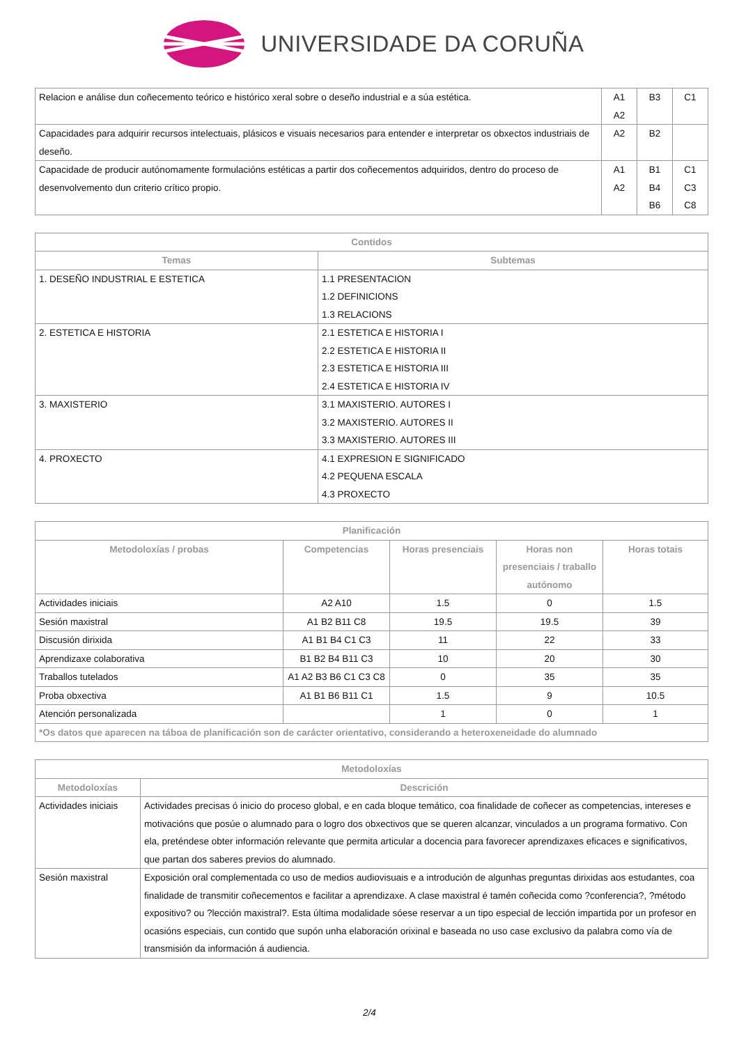UNIVERSIDADE DA CORUÑA
| Relacion e análise dun coñecemento teórico e histórico xeral sobre o deseño industrial e a súa estética. | A1 A2 | B3 | C1 |
| Capacidades para adquirir recursos intelectuais, plásicos e visuais necesarios para entender e interpretar os obxectos industriais de deseño. | A2 | B2 | |
| Capacidade de producir autónomamente formulacións estéticas a partir dos coñecementos adquiridos, dentro do proceso de desenvolvemento dun criterio crítico propio. | A1 A2 | B1 B4 B6 | C1 C3 C8 |
| Contidos | |
| --- | --- |
| Temas | Subtemas |
| 1. DESEÑO INDUSTRIAL E ESTETICA | 1.1 PRESENTACION 1.2 DEFINICIONS 1.3 RELACIONS |
| 2. ESTETICA E HISTORIA | 2.1 ESTETICA E HISTORIA I 2.2 ESTETICA E HISTORIA II 2.3 ESTETICA E HISTORIA III 2.4 ESTETICA E HISTORIA IV |
| 3. MAXISTERIO | 3.1 MAXISTERIO. AUTORES I 3.2 MAXISTERIO. AUTORES II 3.3 MAXISTERIO. AUTORES III |
| 4. PROXECTO | 4.1 EXPRESION E SIGNIFICADO 4.2 PEQUENA ESCALA 4.3 PROXECTO |
| Planificación | | | | |
| --- | --- | --- | --- | --- |
| Metodoloxías / probas | Competencias | Horas presenciais | Horas non presenciais / traballo autónomo | Horas totais |
| Actividades iniciais | A2 A10 | 1.5 | 0 | 1.5 |
| Sesión maxistral | A1 B2 B11 C8 | 19.5 | 19.5 | 39 |
| Discusión dirixida | A1 B1 B4 C1 C3 | 11 | 22 | 33 |
| Aprendizaxe colaborativa | B1 B2 B4 B11 C3 | 10 | 20 | 30 |
| Traballos tutelados | A1 A2 B3 B6 C1 C3 C8 | 0 | 35 | 35 |
| Proba obxectiva | A1 B1 B6 B11 C1 | 1.5 | 9 | 10.5 |
| Atención personalizada | | 1 | 0 | 1 |
| *Os datos que aparecen na táboa de planificación son de carácter orientativo, considerando a heteroxeneidade do alumnado | | | | |
| Metodoloxías | |
| --- | --- |
| Metodoloxías | Descrición |
| Actividades iniciais | Actividades precisas ó inicio do proceso global, e en cada bloque temático, coa finalidade de coñecer as competencias, intereses e motivacións que posúe o alumnado para o logro dos obxectivos que se queren alcanzar, vinculados a un programa formativo. Con ela, preténdese obter información relevante que permita articular a docencia para favorecer aprendizaxes eficaces e significativos, que partan dos saberes previos do alumnado. |
| Sesión maxistral | Exposición oral complementada co uso de medios audiovisuais e a introdución de algunhas preguntas dirixidas aos estudantes, coa finalidade de transmitir coñecementos e facilitar a aprendizaxe. A clase maxistral é tamén coñecida como ?conferencia?, ?método expositivo? ou ?lección maxistral?. Esta última modalidade sóese reservar a un tipo especial de lección impartida por un profesor en ocasións especiais, cun contido que supón unha elaboración orixinal e baseada no uso case exclusivo da palabra como vía de transmisión da información á audiencia. |
2/4